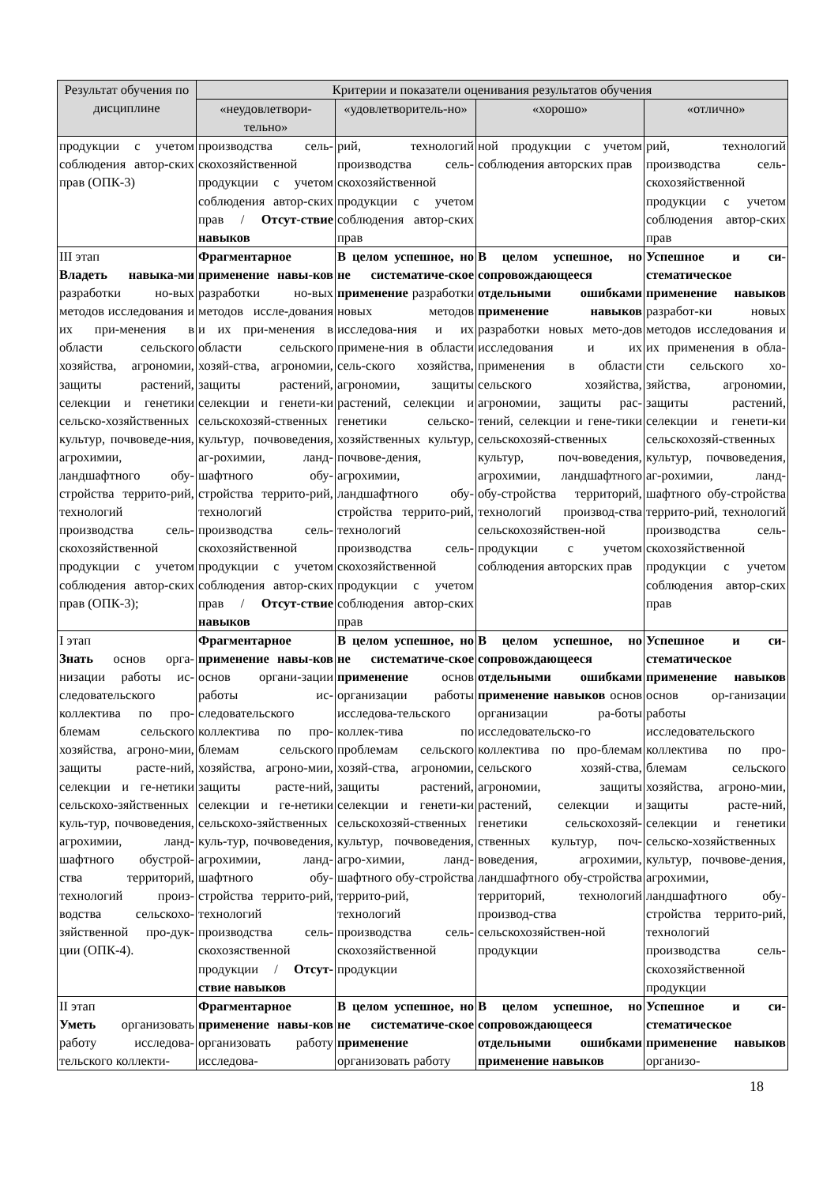| Результат обучения по дисциплине | Критерии и показатели оценивания результатов обучения | | | |
| --- | --- | --- | --- | --- |
| | «неудовлетвори-тельно» | «удовлетворитель-но» | «хорошо» | «отлично» |
| продукции с учетом соблюдения автор-ских прав (ОПК-3) | производства сель-скохозяйственной продукции с учетом соблюдения автор-ских прав / Отсут-ствие навыков | рий, технологий производства сель-скохозяйственной продукции с учетом соблюдения автор-ских прав | ной продукции с учетом соблюдения авторских прав | рий, технологий производства сель-скохозяйственной продукции с учетом соблюдения автор-ских прав |
| III этап Владеть навыка-ми разработки но-вых методов исследования и их при-менения в области сельского хозяйства, агрономии, защиты растений, селекции и генетики сельско-хозяйственных культур, почвоведе-ния, агрохимии, ландшафтного обу-стройства террито-рий, технологий производства сель-скохозяйственной продукции с учетом соблюдения автор-ских прав (ОПК-3); | Фрагментарное применение навы-ков разработки но-вых методов иссле-дования и их при-менения в области сельского хозяй-ства, агрономии, защиты растений, селекции и генети-ки сельскохозяй-ственных культур, почвоведения, аг-рохимии, ланд-шафтного обу-стройства террито-рий, технологий производства сель-скохозяйственной продукции с учетом соблюдения автор-ских прав / Отсут-ствие навыков | В целом успешное, но не систематиче-ское применение разработки новых методов исследова-ния и их примене-ния в области сель-ского хозяйства, агрономии, защиты растений, селекции и генетики сельско-хозяйственных культур, почвове-дения, агрохимии, ландшафтного обу-стройства террито-рий, технологий производства сель-скохозяйственной продукции с учетом соблюдения автор-ских прав | В целом успешное, но сопровождающееся отдельными ошибками применение навыков разработки новых мето-дов исследования и их применения в области сельского хозяйства, агрономии, защиты рас-тений, селекции и гене-тики сельскохозяй-ственных культур, поч-воведения, агрохимии, ландшафтного обу-стройства территорий, технологий производ-ства сельскохозяйствен-ной продукции с учетом соблюдения авторских прав | Успешное и си-стематическое применение навыков разработ-ки новых методов исследования и их применения в обла-сти сельского хо-зяйства, агрономии, защиты растений, селекции и генети-ки сельскохозяй-ственных культур, почвоведения, аг-рохимии, ланд-шафтного обу-стройства террито-рий, технологий производства сель-скохозяйственной продукции с учетом соблюдения автор-ских прав |
| I этап Знать основ орга-низации работы ис-следовательского коллектива по про-блемам сельского хозяйства, агроно-мии, защиты расте-ний, селекции и ге-нетики сельскохо-зяйственных куль-тур, почвоведения, агрохимии, ланд-шафтного обустрой-ства территорий, технологий произ-водства сельскохо-зяйственной про-дук-ции (ОПК-4). | Фрагментарное применение навы-ков основ органи-зации работы ис-следовательского коллектива по про-блемам сельского хозяйства, агроно-мии, защиты расте-ний, селекции и ге-нетики сельскохо-зяйственных куль-тур, почвоведения, агрохимии, ланд-шафтного обу-стройства террито-рий, технологий производства сель-скохозяственной продукции / Отсут-ствие навыков | В целом успешное, но не систематиче-ское применение основ организации работы исследова-тельского коллек-тива по проблемам сельского хозяй-ства, агрономии, защиты растений, селекции и генети-ки сельскохозяй-ственных культур, почвоведения, агро-химии, ланд-шафтного обу-стройства террито-рий, технологий производства сель-скохозяйственной продукции | В целом успешное, но сопровождающееся отдельными ошибками применение навыков основ организации ра-боты исследовательско-го коллектива по про-блемам сельского хозяй-ства, агрономии, защиты растений, селекции и генетики сельскохозяй-ственных культур, поч-воведения, агрохимии, ландшафтного обу-стройства территорий, технологий производ-ства сельскохозяйствен-ной продукции | Успешное и си-стематическое применение навыков основ ор-ганизации работы исследовательского коллектива по про-блемам сельского хозяйства, агроно-мии, защиты расте-ний, селекции и генетики сельско-хозяйственных культур, почвове-дения, агрохимии, ландшафтного обу-стройства террито-рий, технологий производства сель-скохозяйственной продукции |
| II этап Уметь организовать работу исследова-тельского коллекти- | Фрагментарное применение навы-ков организовать работу исследова- | В целом успешное, но не систематиче-ское применение организовать работу | В целом успешное, но сопровождающееся отдельными ошибками применение навыков | Успешное и си-стематическое применение навыков организо- |
18